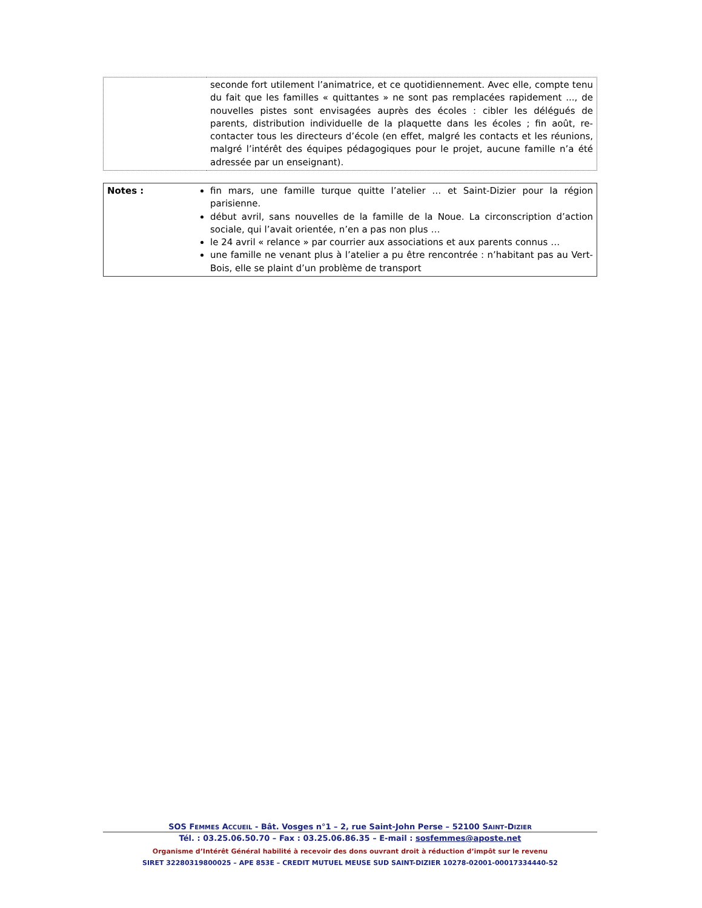| | seconde fort utilement l’animatrice, et ce quotidiennement. Avec elle, compte tenu du fait que les familles « quittantes » ne sont pas remplacées rapidement ..., de nouvelles pistes sont envisagées auprès des écoles : cibler les délégués de parents, distribution individuelle de la plaquette dans les écoles ; fin août, re-contacter tous les directeurs d’école (en effet, malgré les contacts et les réunions, malgré l’intérêt des équipes pédagogiques pour le projet, aucune famille n’a été adressée par un enseignant). |
| Notes : | fin mars, une famille turque quitte l’atelier … et Saint-Dizier pour la région parisienne. début avril, sans nouvelles de la famille de la Noue. La circonscription d’action sociale, qui l’avait orientée, n’en a pas non plus … le 24 avril « relance » par courrier aux associations et aux parents connus … une famille ne venant plus à l’atelier a pu être rencontrée : n’habitant pas au Vert-Bois, elle se plaint d’un problème de transport |
SOS FEMMES ACCUEIL - Bât. Vosges n°1 – 2, rue Saint-John Perse – 52100 SAINT-DIZIER
Tél. : 03.25.06.50.70 – Fax : 03.25.06.86.35 – E-mail : sosfemmes@aposte.net
Organisme d’Intérêt Général habilité à recevoir des dons ouvrant droit à réduction d’impôt sur le revenu
SIRET 32280319800025 – APE 853E – CREDIT MUTUEL MEUSE SUD SAINT-DIZIER 10278-02001-00017334440-52